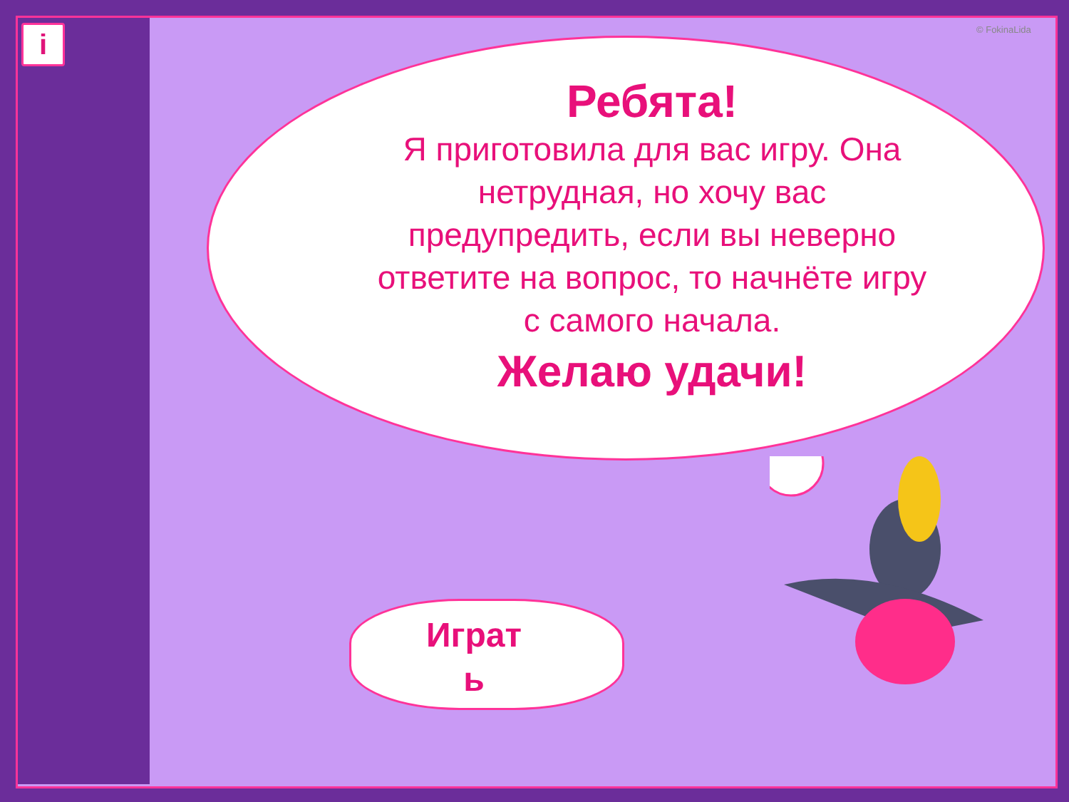i © FokinaLida
Ребята!
Я приготовила для вас игру. Она нетрудная, но хочу вас предупредить, если вы неверно ответите на вопрос, то начнёте игру с самого начала.
Желаю удачи!
Играт ь